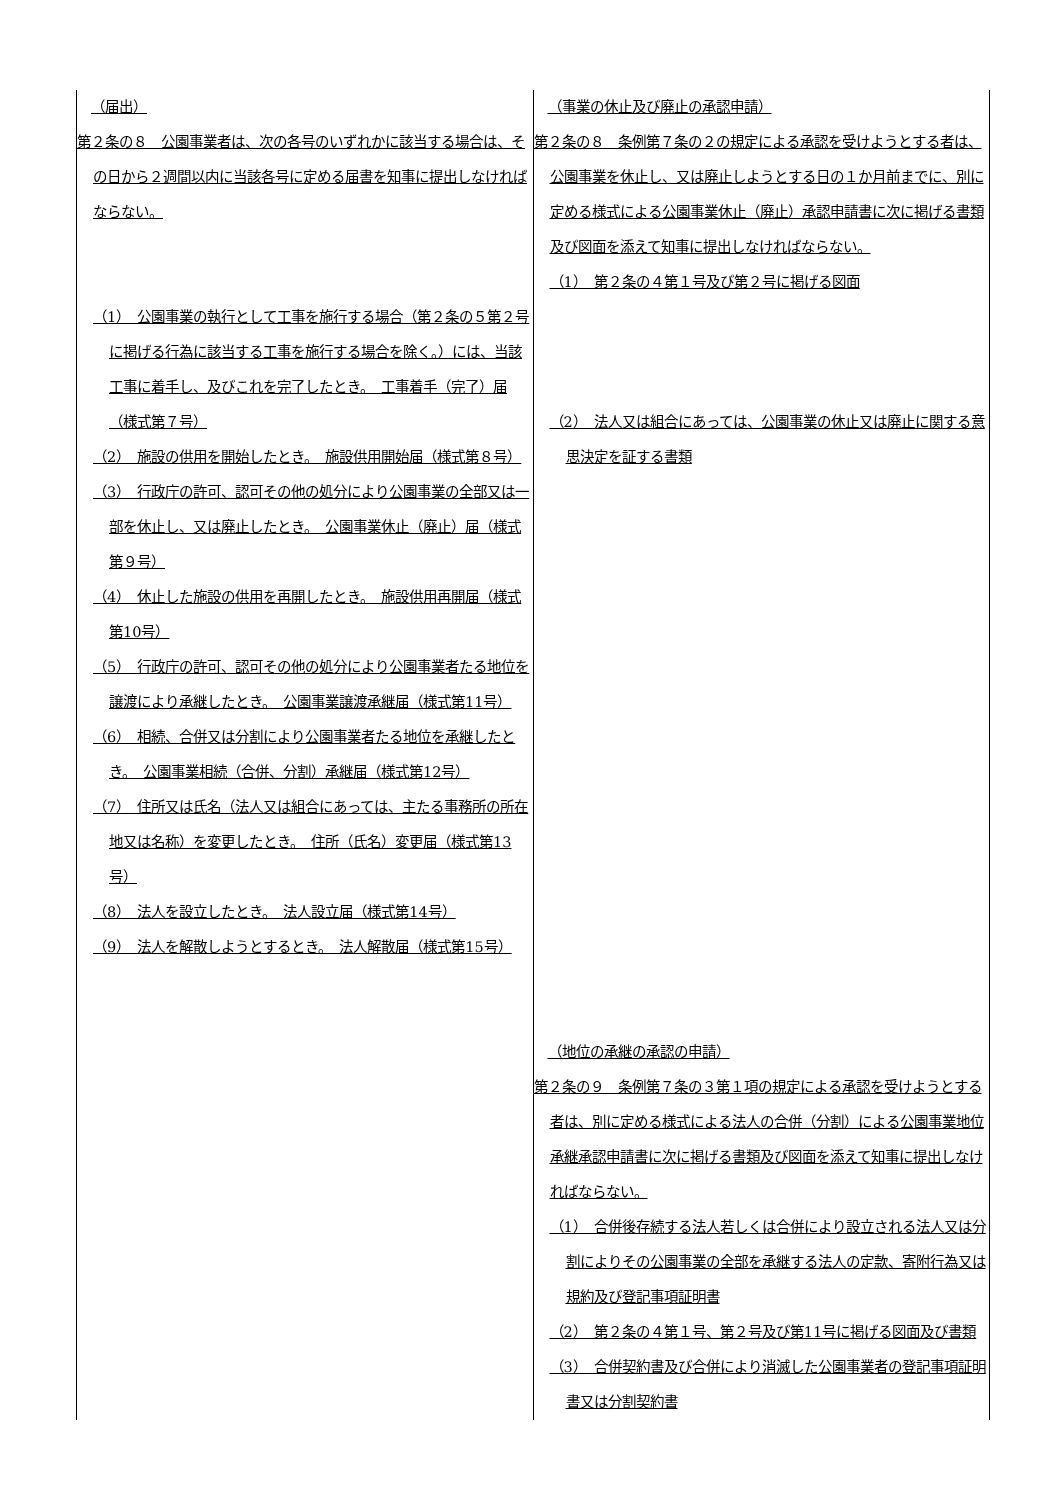| （届出） 第２条の８ 公園事業者は、次の各号のいずれかに該当する場合は、その日から２週間以内に当該各号に定める届書を知事に提出しなければならない。 （1） 公園事業の執行として工事を施行する場合（第２条の５第２号に掲げる行為に該当する工事を施行する場合を除く。）には、当該工事に着手し、及びこれを完了したとき。 工事着手（完了）届（様式第７号） （2） 施設の供用を開始したとき。 施設供用開始届（様式第８号） （3） 行政庁の許可、認可その他の処分により公園事業の全部又は一部を休止し、又は廃止したとき。 公園事業休止（廃止）届（様式第９号） （4） 休止した施設の供用を再開したとき。 施設供用再開届（様式第10号） （5） 行政庁の許可、認可その他の処分により公園事業者たる地位を譲渡により承継したとき。 公園事業譲渡承継届（様式第11号） （6） 相続、合併又は分割により公園事業者たる地位を承継したとき。 公園事業相続（合併、分割）承継届（様式第12号） （7） 住所又は氏名（法人又は組合にあっては、主たる事務所の所在地又は名称）を変更したとき。 住所（氏名）変更届（様式第13号） （8） 法人を設立したとき。 法人設立届（様式第14号） （9） 法人を解散しようとするとき。 法人解散届（様式第15号） | （事業の休止及び廃止の承認申請） 第２条の８ 条例第７条の２の規定による承認を受けようとする者は、公園事業を休止し、又は廃止しようとする日の１か月前までに、別に定める様式による公園事業休止（廃止）承認申請書に次に掲げる書類及び図面を添えて知事に提出しなければならない。 （1） 第２条の４第１号及び第２号に掲げる図面 （2） 法人又は組合にあっては、公園事業の休止又は廃止に関する意思決定を証する書類 （地位の承継の承認の申請） 第２条の９ 条例第７条の３第１項の規定による承認を受けようとする者は、別に定める様式による法人の合併（分割）による公園事業地位承継承認申請書に次に掲げる書類及び図面を添えて知事に提出しなければならない。 （1） 合併後存続する法人若しくは合併により設立される法人又は分割によりその公園事業の全部を承継する法人の定款、寄附行為又は規約及び登記事項証明書 （2） 第２条の４第１号、第２号及び第11号に掲げる図面及び書類 （3） 合併契約書及び合併により消滅した公園事業者の登記事項証明書又は分割契約書 |